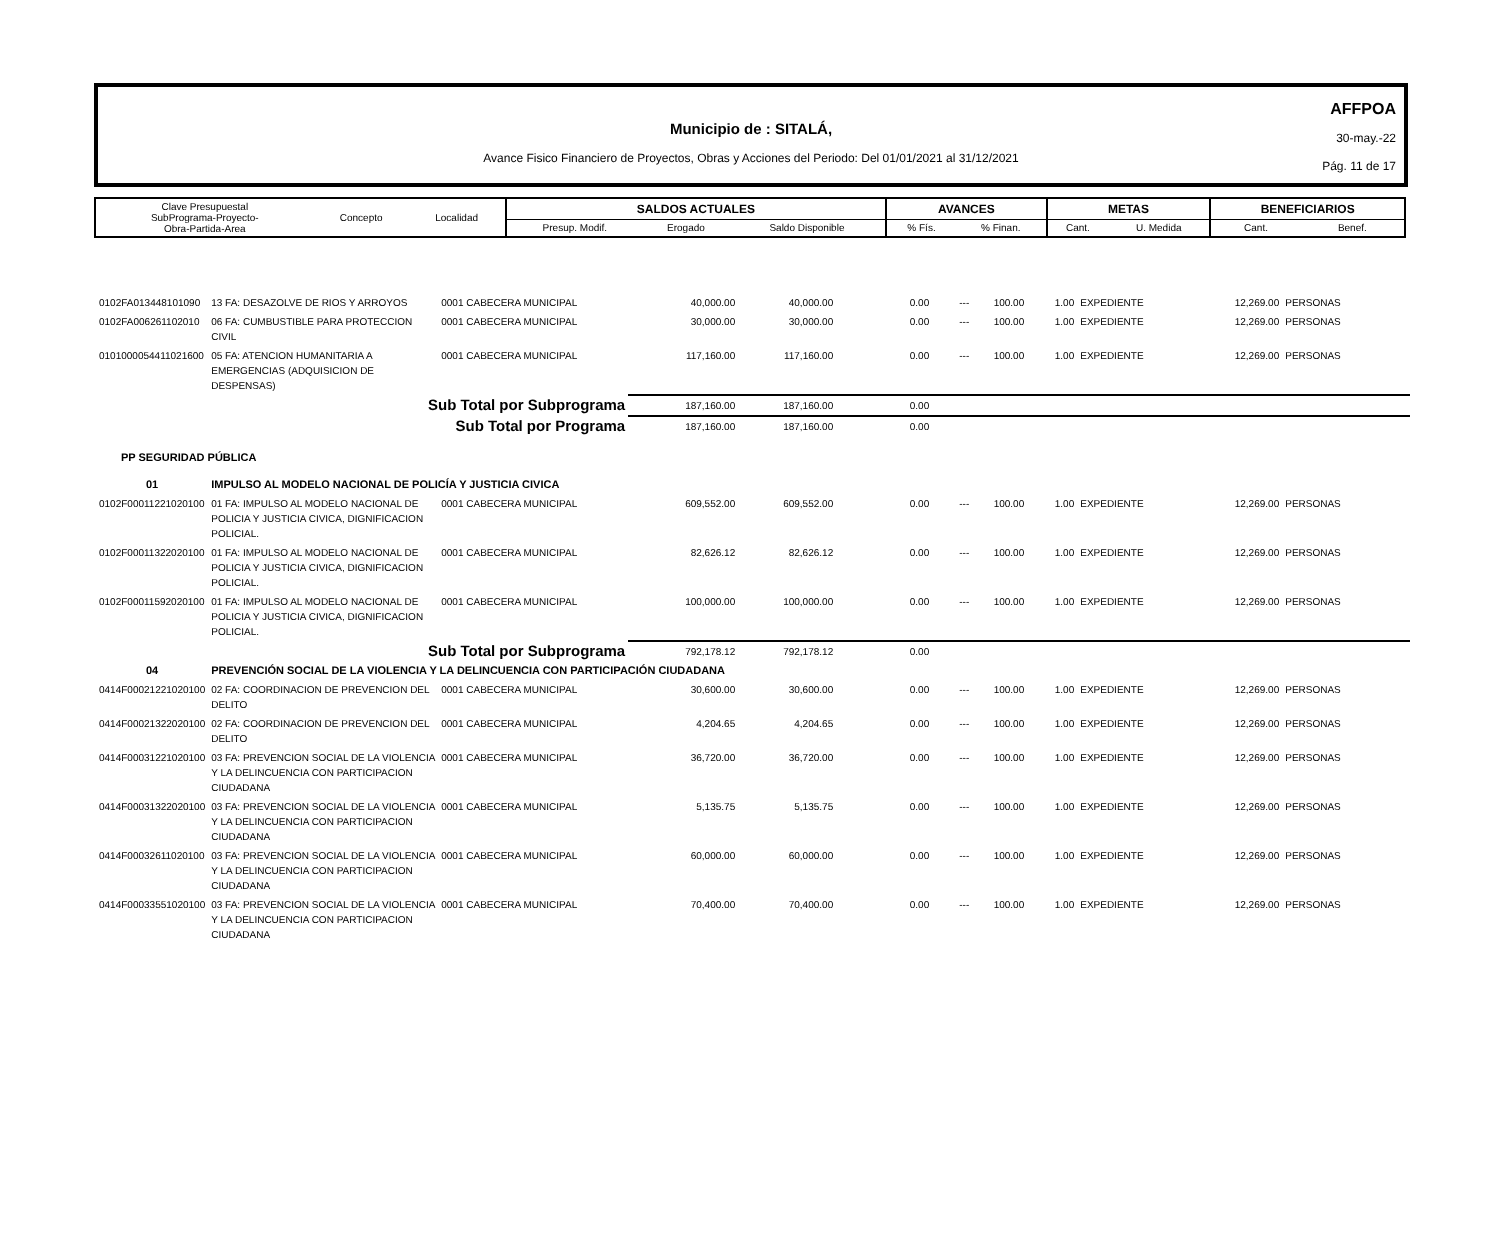AFFPOA
30-may.-22
Pág. 11 de 17
Municipio de : SITALÁ,
Avance Fisico Financiero de Proyectos, Obras y Acciones del Periodo: Del 01/01/2021 al 31/12/2021
| Clave Presupuestal SubPrograma-Proyecto- Obra-Partida-Area | Concepto | Localidad | SALDOS ACTUALES | | | AVANCES | | METAS | | BENEFICIARIOS | |
| --- | --- | --- | --- | --- | --- | --- | --- | --- | --- | --- | --- |
| | | | Presup. Modif. | Erogado | Saldo Disponible | % Fís. | % Finan. | Cant. | U. Medida | Cant. | Benef. |
| 0102FA013448101090 | 13 FA: DESAZOLVE DE RIOS Y ARROYOS | 0001 CABECERA MUNICIPAL | 40,000.00 | 40,000.00 | 0.00 | --- | 100.00 | 1.00 | EXPEDIENTE | 12,269.00 | PERSONAS |
| 0102FA006261102010 | 06 FA: CUMBUSTIBLE PARA PROTECCION CIVIL | 0001 CABECERA MUNICIPAL | 30,000.00 | 30,000.00 | 0.00 | --- | 100.00 | 1.00 | EXPEDIENTE | 12,269.00 | PERSONAS |
| 0101000054411021600 | 05 FA: ATENCION HUMANITARIA A EMERGENCIAS (ADQUISICION DE DESPENSAS) | 0001 CABECERA MUNICIPAL | 117,160.00 | 117,160.00 | 0.00 | --- | 100.00 | 1.00 | EXPEDIENTE | 12,269.00 | PERSONAS |
| | Sub Total por Subprograma | | 187,160.00 | 187,160.00 | 0.00 | | | | | | |
| | Sub Total por Programa | | 187,160.00 | 187,160.00 | 0.00 | | | | | | |
| PP SEGURIDAD PÚBLICA | | | | | | | | | | | |
| 01 | IMPULSO AL MODELO NACIONAL DE POLICÍA Y JUSTICIA CIVICA | | | | | | | | | | |
| 0102F00011221020100 | 01 FA: IMPULSO AL MODELO NACIONAL DE POLICIA Y JUSTICIA CIVICA, DIGNIFICACION POLICIAL. | 0001 CABECERA MUNICIPAL | 609,552.00 | 609,552.00 | 0.00 | --- | 100.00 | 1.00 | EXPEDIENTE | 12,269.00 | PERSONAS |
| 0102F00011322020100 | 01 FA: IMPULSO AL MODELO NACIONAL DE POLICIA Y JUSTICIA CIVICA, DIGNIFICACION POLICIAL. | 0001 CABECERA MUNICIPAL | 82,626.12 | 82,626.12 | 0.00 | --- | 100.00 | 1.00 | EXPEDIENTE | 12,269.00 | PERSONAS |
| 0102F00011592020100 | 01 FA: IMPULSO AL MODELO NACIONAL DE POLICIA Y JUSTICIA CIVICA, DIGNIFICACION POLICIAL. | 0001 CABECERA MUNICIPAL | 100,000.00 | 100,000.00 | 0.00 | --- | 100.00 | 1.00 | EXPEDIENTE | 12,269.00 | PERSONAS |
| | Sub Total por Subprograma | | 792,178.12 | 792,178.12 | 0.00 | | | | | | |
| 04 | PREVENCIÓN SOCIAL DE LA VIOLENCIA Y LA DELINCUENCIA CON PARTICIPACIÓN CIUDADANA | | | | | | | | | | |
| 0414F00021221020100 | 02 FA: COORDINACION DE PREVENCION DEL DELITO | 0001 CABECERA MUNICIPAL | 30,600.00 | 30,600.00 | 0.00 | --- | 100.00 | 1.00 | EXPEDIENTE | 12,269.00 | PERSONAS |
| 0414F00021322020100 | 02 FA: COORDINACION DE PREVENCION DEL DELITO | 0001 CABECERA MUNICIPAL | 4,204.65 | 4,204.65 | 0.00 | --- | 100.00 | 1.00 | EXPEDIENTE | 12,269.00 | PERSONAS |
| 0414F00031221020100 | 03 FA: PREVENCION SOCIAL DE LA VIOLENCIA Y LA DELINCUENCIA CON PARTICIPACION CIUDADANA | 0001 CABECERA MUNICIPAL | 36,720.00 | 36,720.00 | 0.00 | --- | 100.00 | 1.00 | EXPEDIENTE | 12,269.00 | PERSONAS |
| 0414F00031322020100 | 03 FA: PREVENCION SOCIAL DE LA VIOLENCIA Y LA DELINCUENCIA CON PARTICIPACION CIUDADANA | 0001 CABECERA MUNICIPAL | 5,135.75 | 5,135.75 | 0.00 | --- | 100.00 | 1.00 | EXPEDIENTE | 12,269.00 | PERSONAS |
| 0414F00032611020100 | 03 FA: PREVENCION SOCIAL DE LA VIOLENCIA Y LA DELINCUENCIA CON PARTICIPACION CIUDADANA | 0001 CABECERA MUNICIPAL | 60,000.00 | 60,000.00 | 0.00 | --- | 100.00 | 1.00 | EXPEDIENTE | 12,269.00 | PERSONAS |
| 0414F00033551020100 | 03 FA: PREVENCION SOCIAL DE LA VIOLENCIA Y LA DELINCUENCIA CON PARTICIPACION CIUDADANA | 0001 CABECERA MUNICIPAL | 70,400.00 | 70,400.00 | 0.00 | --- | 100.00 | 1.00 | EXPEDIENTE | 12,269.00 | PERSONAS |